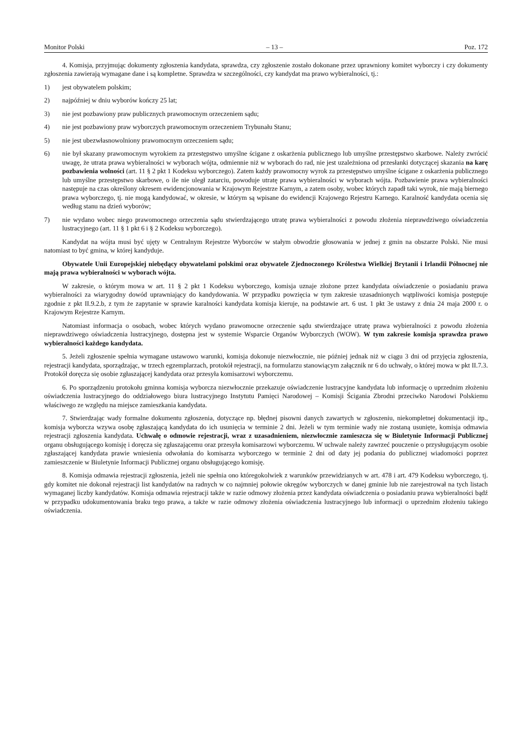Monitor Polski – 13 – Poz. 172
4. Komisja, przyjmując dokumenty zgłoszenia kandydata, sprawdza, czy zgłoszenie zostało dokonane przez uprawniony komitet wyborczy i czy dokumenty zgłoszenia zawierają wymagane dane i są kompletne. Sprawdza w szczególności, czy kandydat ma prawo wybieralności, tj.:
1) jest obywatelem polskim;
2) najpóźniej w dniu wyborów kończy 25 lat;
3) nie jest pozbawiony praw publicznych prawomocnym orzeczeniem sądu;
4) nie jest pozbawiony praw wyborczych prawomocnym orzeczeniem Trybunału Stanu;
5) nie jest ubezwłasnowolniony prawomocnym orzeczeniem sądu;
6) nie był skazany prawomocnym wyrokiem za przestępstwo umyślne ścigane z oskarżenia publicznego lub umyślne przestępstwo skarbowe. Należy zwrócić uwagę, że utrata prawa wybieralności w wyborach wójta, odmiennie niż w wyborach do rad, nie jest uzależniona od przesłanki dotyczącej skazania na karę pozbawienia wolności (art. 11 § 2 pkt 1 Kodeksu wyborczego). Zatem każdy prawomocny wyrok za przestępstwo umyślne ścigane z oskarżenia publicznego lub umyślne przestępstwo skarbowe, o ile nie uległ zatarciu, powoduje utratę prawa wybieralności w wyborach wójta. Pozbawienie prawa wybieralności następuje na czas określony okresem ewidencjonowania w Krajowym Rejestrze Karnym, a zatem osoby, wobec których zapadł taki wyrok, nie mają biernego prawa wyborczego, tj. nie mogą kandydować, w okresie, w którym są wpisane do ewidencji Krajowego Rejestru Karnego. Karalność kandydata ocenia się według stanu na dzień wyborów;
7) nie wydano wobec niego prawomocnego orzeczenia sądu stwierdzającego utratę prawa wybieralności z powodu złożenia nieprawdziwego oświadczenia lustracyjnego (art. 11 § 1 pkt 6 i § 2 Kodeksu wyborczego).
Kandydat na wójta musi być ujęty w Centralnym Rejestrze Wyborców w stałym obwodzie głosowania w jednej z gmin na obszarze Polski. Nie musi natomiast to być gmina, w której kandyduje.
Obywatele Unii Europejskiej niebędący obywatelami polskimi oraz obywatele Zjednoczonego Królestwa Wielkiej Brytanii i Irlandii Północnej nie mają prawa wybieralności w wyborach wójta.
W zakresie, o którym mowa w art. 11 § 2 pkt 1 Kodeksu wyborczego, komisja uznaje złożone przez kandydata oświadczenie o posiadaniu prawa wybieralności za wiarygodny dowód uprawniający do kandydowania. W przypadku powzięcia w tym zakresie uzasadnionych wątpliwości komisja postępuje zgodnie z pkt II.9.2.b, z tym że zapytanie w sprawie karalności kandydata komisja kieruje, na podstawie art. 6 ust. 1 pkt 3e ustawy z dnia 24 maja 2000 r. o Krajowym Rejestrze Karnym.
Natomiast informacja o osobach, wobec których wydano prawomocne orzeczenie sądu stwierdzające utratę prawa wybieralności z powodu złożenia nieprawdziwego oświadczenia lustracyjnego, dostępna jest w systemie Wsparcie Organów Wyborczych (WOW). W tym zakresie komisja sprawdza prawo wybieralności każdego kandydata.
5. Jeżeli zgłoszenie spełnia wymagane ustawowo warunki, komisja dokonuje niezwłocznie, nie później jednak niż w ciągu 3 dni od przyjęcia zgłoszenia, rejestracji kandydata, sporządzając, w trzech egzemplarzach, protokół rejestracji, na formularzu stanowiącym załącznik nr 6 do uchwały, o której mowa w pkt II.7.3. Protokół doręcza się osobie zgłaszającej kandydata oraz przesyła komisarzowi wyborczemu.
6. Po sporządzeniu protokołu gminna komisja wyborcza niezwłocznie przekazuje oświadczenie lustracyjne kandydata lub informację o uprzednim złożeniu oświadczenia lustracyjnego do oddziałowego biura lustracyjnego Instytutu Pamięci Narodowej – Komisji Ścigania Zbrodni przeciwko Narodowi Polskiemu właściwego ze względu na miejsce zamieszkania kandydata.
7. Stwierdzając wady formalne dokumentu zgłoszenia, dotyczące np. błędnej pisowni danych zawartych w zgłoszeniu, niekompletnej dokumentacji itp., komisja wyborcza wzywa osobę zgłaszającą kandydata do ich usunięcia w terminie 2 dni. Jeżeli w tym terminie wady nie zostaną usunięte, komisja odmawia rejestracji zgłoszenia kandydata. Uchwałę o odmowie rejestracji, wraz z uzasadnieniem, niezwłocznie zamieszcza się w Biuletynie Informacji Publicznej organu obsługującego komisję i doręcza się zgłaszającemu oraz przesyła komisarzowi wyborczemu. W uchwale należy zawrzeć pouczenie o przysługującym osobie zgłaszającej kandydata prawie wniesienia odwołania do komisarza wyborczego w terminie 2 dni od daty jej podania do publicznej wiadomości poprzez zamieszczenie w Biuletynie Informacji Publicznej organu obsługującego komisję.
8. Komisja odmawia rejestracji zgłoszenia, jeżeli nie spełnia ono któregokolwiek z warunków przewidzianych w art. 478 i art. 479 Kodeksu wyborczego, tj. gdy komitet nie dokonał rejestracji list kandydatów na radnych w co najmniej połowie okręgów wyborczych w danej gminie lub nie zarejestrował na tych listach wymaganej liczby kandydatów. Komisja odmawia rejestracji także w razie odmowy złożenia przez kandydata oświadczenia o posiadaniu prawa wybieralności bądź w przypadku udokumentowania braku tego prawa, a także w razie odmowy złożenia oświadczenia lustracyjnego lub informacji o uprzednim złożeniu takiego oświadczenia.